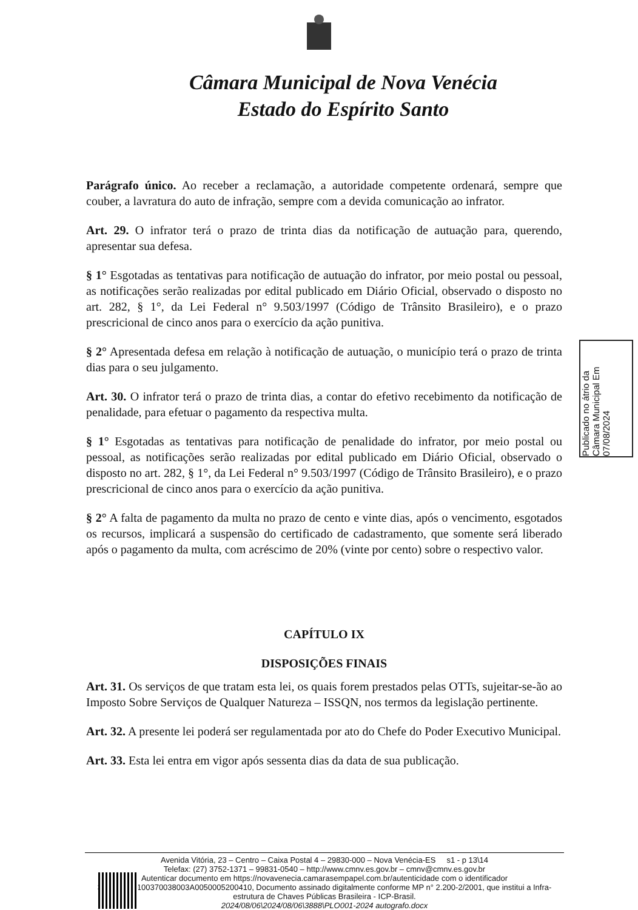Câmara Municipal de Nova Venécia
Estado do Espírito Santo
Parágrafo único. Ao receber a reclamação, a autoridade competente ordenará, sempre que couber, a lavratura do auto de infração, sempre com a devida comunicação ao infrator.
Art. 29. O infrator terá o prazo de trinta dias da notificação de autuação para, querendo, apresentar sua defesa.
§ 1° Esgotadas as tentativas para notificação de autuação do infrator, por meio postal ou pessoal, as notificações serão realizadas por edital publicado em Diário Oficial, observado o disposto no art. 282, § 1°, da Lei Federal n° 9.503/1997 (Código de Trânsito Brasileiro), e o prazo prescricional de cinco anos para o exercício da ação punitiva.
§ 2° Apresentada defesa em relação à notificação de autuação, o município terá o prazo de trinta dias para o seu julgamento.
Art. 30. O infrator terá o prazo de trinta dias, a contar do efetivo recebimento da notificação de penalidade, para efetuar o pagamento da respectiva multa.
§ 1° Esgotadas as tentativas para notificação de penalidade do infrator, por meio postal ou pessoal, as notificações serão realizadas por edital publicado em Diário Oficial, observado o disposto no art. 282, § 1°, da Lei Federal n° 9.503/1997 (Código de Trânsito Brasileiro), e o prazo prescricional de cinco anos para o exercício da ação punitiva.
§ 2° A falta de pagamento da multa no prazo de cento e vinte dias, após o vencimento, esgotados os recursos, implicará a suspensão do certificado de cadastramento, que somente será liberado após o pagamento da multa, com acréscimo de 20% (vinte por cento) sobre o respectivo valor.
CAPÍTULO IX
DISPOSIÇÕES FINAIS
Art. 31. Os serviços de que tratam esta lei, os quais forem prestados pelas OTTs, sujeitar-se-ão ao Imposto Sobre Serviços de Qualquer Natureza – ISSQN, nos termos da legislação pertinente.
Art. 32. A presente lei poderá ser regulamentada por ato do Chefe do Poder Executivo Municipal.
Art. 33. Esta lei entra em vigor após sessenta dias da data de sua publicação.
Publicado no átrio da Câmara Municipal Em 07/08/2024
Avenida Vitória, 23 – Centro – Caixa Postal 4 – 29830-000 – Nova Venécia-ES s1 - p 13\14
Telefax: (27) 3752-1371 – 99831-0540 – http://www.cmnv.es.gov.br – cmnv@cmnv.es.gov.br
Autenticar documento em https://novavenecia.camarasempapel.com.br/autenticidade com o identificador 330033003100370038003A0050005200410, Documento assinado digitalmente conforme MP n° 2.200-2/2001, que institui a Infra-estrutura de Chaves Públicas Brasileira - ICP-Brasil.
2024/08/06\2024/08/06\3888\PLO001-2024 autografo.docx